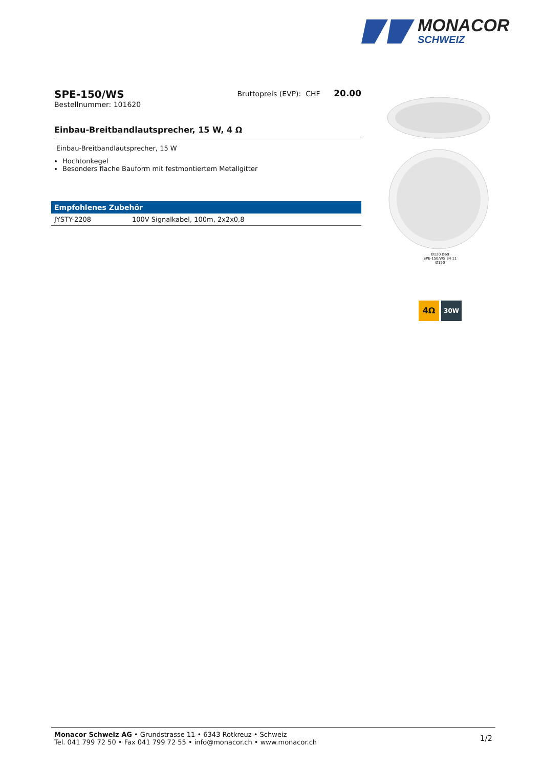MONACOR
SCHWEIZ
SPE-150/WS
Bestellnummer: 101620
Bruttopreis (EVP): CHF 20.00
Einbau-Breitbandlautsprecher, 15 W, 4 Ω
Einbau-Breitbandlautsprecher, 15 W
Hochtonkegel
Besonders flache Bauform mit festmontiertem Metallgitter
| Empfohlenes Zubehör | |
| --- | --- |
| JYSTY-2208 | 100V Signalkabel, 100m, 2x2x0,8 |
Ø120 Ø69
SPE-150/WS 34 11
Ø150
4Ω
30W
Monacor Schweiz AG • Grundstrasse 11 • 6343 Rotkreuz • Schweiz
Tel. 041 799 72 50 • Fax 041 799 72 55 • info@monacor.ch • www.monacor.ch
1/2